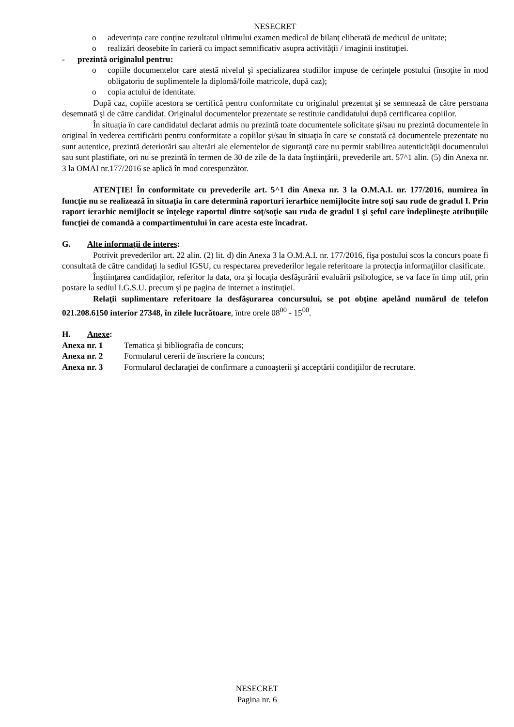NESECRET
o adeverința care conţine rezultatul ultimului examen medical de bilanţ eliberată de medicul de unitate;
o realizări deosebite în carieră cu impact semnificativ asupra activităţii / imaginii instituţiei.
- prezintă originalul pentru:
o copiile documentelor care atestă nivelul şi specializarea studiilor impuse de cerinţele postului (însoţite în mod obligatoriu de suplimentele la diplomă/foile matricole, după caz);
o copia actului de identitate.
După caz, copiile acestora se certifică pentru conformitate cu originalul prezentat şi se semnează de către persoana desemnată şi de către candidat. Originalul documentelor prezentate se restituie candidatului după certificarea copiilor.
În situaţia în care candidatul declarat admis nu prezintă toate documentele solicitate şi/sau nu prezintă documentele în original în vederea certificării pentru conformitate a copiilor şi/sau în situaţia în care se constată că documentele prezentate nu sunt autentice, prezintă deteriorări sau alterări ale elementelor de siguranţă care nu permit stabilirea autenticităţii documentului sau sunt plastifiate, ori nu se prezintă în termen de 30 de zile de la data înştiinţării, prevederile art. 57^1 alin. (5) din Anexa nr. 3 la OMAI nr.177/2016 se aplică în mod corespunzător.
ATENŢIE! În conformitate cu prevederile art. 5^1 din Anexa nr. 3 la O.M.A.I. nr. 177/2016, numirea în funcţie nu se realizează în situaţia în care determină raporturi ierarhice nemijlocite între soţi sau rude de gradul I. Prin raport ierarhic nemijlocit se înţelege raportul dintre soţ/soţie sau ruda de gradul I şi şeful care îndeplineşte atribuţiile funcţiei de comandă a compartimentului în care acesta este încadrat.
G. Alte informaţii de interes:
Potrivit prevederilor art. 22 alin. (2) lit. d) din Anexa 3 la O.M.A.I. nr. 177/2016, fişa postului scos la concurs poate fi consultată de către candidaţi la sediul IGSU, cu respectarea prevederilor legale referitoare la protecţia informaţiilor clasificate.
Înştiinţarea candidaţilor, referitor la data, ora şi locaţia desfăşurării evaluării psihologice, se va face în timp util, prin postare la sediul I.G.S.U. precum şi pe pagina de internet a instituţiei.
Relaţii suplimentare referitoare la desfăşurarea concursului, se pot obţine apelând numărul de telefon 021.208.6150 interior 27348, în zilele lucrătoare, între orele 08<sup>00</sup> - 15<sup>00</sup>.
H. Anexe:
Anexa nr. 1 Tematica şi bibliografia de concurs;
Anexa nr. 2 Formularul cererii de înscriere la concurs;
Anexa nr. 3 Formularul declaraţiei de confirmare a cunoaşterii şi acceptării condiţiilor de recrutare.
NESECRET
Pagina nr. 6